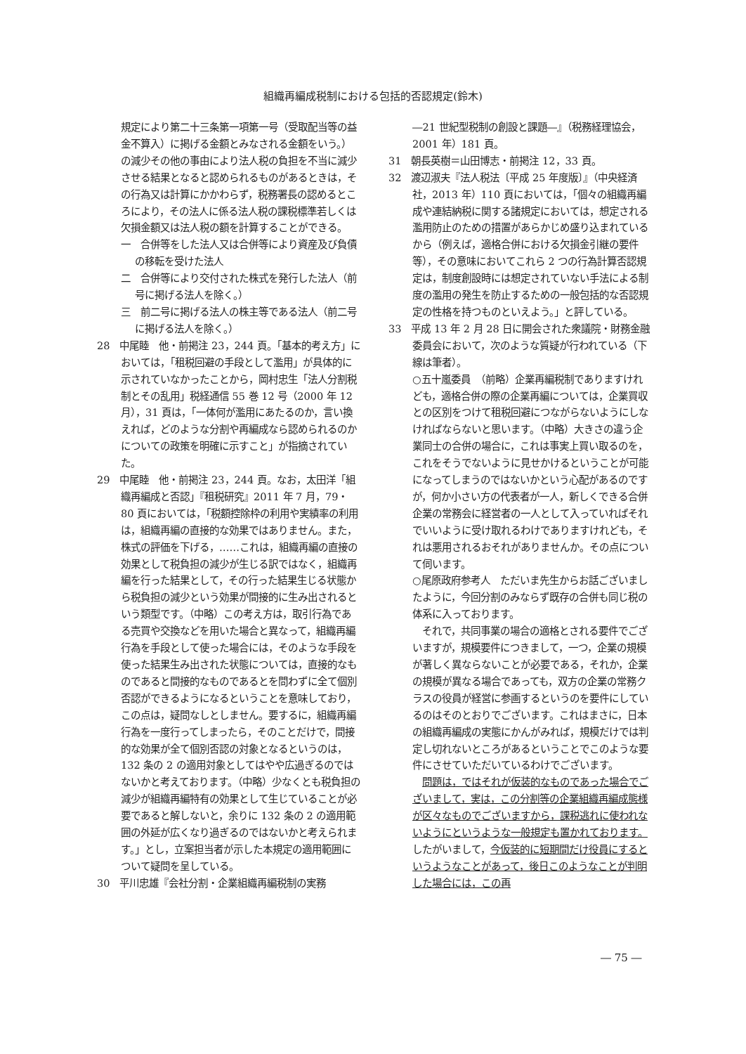組織再編成税制における包括的否認規定(鈴木)
規定により第二十三条第一項第一号（受取配当等の益金不算入）に掲げる金額とみなされる金額をいう。）の減少その他の事由により法人税の負担を不当に減少させる結果となると認められるものがあるときは，その行為又は計算にかかわらず，税務署長の認めるところにより，その法人に係る法人税の課税標準若しくは欠損金額又は法人税の額を計算することができる。
一　合併等をした法人又は合併等により資産及び負債の移転を受けた法人
二　合併等により交付された株式を発行した法人（前号に掲げる法人を除く。）
三　前二号に掲げる法人の株主等である法人（前二号に掲げる法人を除く。）
28　中尾睦　他・前掲注 23，244 頁。「基本的考え方」においては，「租税回避の手段として濫用」が具体的に示されていなかったことから，岡村忠生「法人分割税制とその乱用」税経通信 55 巻 12 号（2000 年 12 月），31 頁は，「一体何が濫用にあたるのか，言い換えれば，どのような分割や再編成なら認められるのかについての政策を明確に示すこと」が指摘されていた。
29　中尾睦　他・前掲注 23，244 頁。なお，太田洋「組織再編成と否認」『租税研究』2011 年 7 月，79・80 頁においては，「税額控除枠の利用や実績率の利用は，組織再編の直接的な効果ではありません。また，株式の評価を下げる，……これは，組織再編の直接の効果として税負担の減少が生じる訳ではなく，組織再編を行った結果として，その行った結果生じる状態から税負担の減少という効果が間接的に生み出されるという類型です。（中略）この考え方は，取引行為である売買や交換などを用いた場合と異なって，組織再編行為を手段として使った場合には，そのような手段を使った結果生み出された状態については，直接的なものであると間接的なものであるとを問わずに全て個別否認ができるようになるということを意味しており，この点は，疑問なしとしません。要するに，組織再編行為を一度行ってしまったら，そのことだけで，間接的な効果が全て個別否認の対象となるというのは，132 条の 2 の適用対象としてはやや広過ぎるのではないかと考えております。（中略）少なくとも税負担の減少が組織再編特有の効果として生じていることが必要であると解しないと，余りに 132 条の 2 の適用範囲の外延が広くなり過ぎるのではないかと考えられます。」とし，立案担当者が示した本規定の適用範囲について疑問を呈している。
30　平川忠雄『会社分割・企業組織再編税制の実務
―21 世紀型税制の創設と課題―』（税務経理協会，2001 年）181 頁。
31　朝長英樹＝山田博志・前掲注 12，33 頁。
32　渡辺淑夫『法人税法〔平成 25 年度版〕』（中央経済社，2013 年）110 頁においては，「個々の組織再編成や連結納税に関する諸規定においては，想定される濫用防止のための措置があらかじめ盛り込まれているから（例えば，適格合併における欠損金引継の要件等），その意味においてこれら 2 つの行為計算否認規定は，制度創設時には想定されていない手法による制度の濫用の発生を防止するための一般包括的な否認規定の性格を持つものといえよう。」と評している。
33　平成 13 年 2 月 28 日に開会された衆議院・財務金融委員会において，次のような質疑が行われている（下線は筆者）。
○五十嵐委員　（前略）企業再編税制でありますけれども，適格合併の際の企業再編については，企業買収との区別をつけて租税回避につながらないようにしなければならないと思います。（中略）大きさの違う企業同士の合併の場合に，これは事実上買い取るのを，これをそうでないように見せかけるということが可能になってしまうのではないかという心配があるのですが，何か小さい方の代表者が一人，新しくできる合併企業の常務会に経営者の一人として入っていればそれでいいように受け取れるわけでありますけれども，それは悪用されるおそれがありませんか。その点について伺います。
○尾原政府参考人　ただいま先生からお話ございましたように，今回分割のみならず既存の合併も同じ税の体系に入っております。
　それで，共同事業の場合の適格とされる要件でございますが，規模要件につきまして，一つ，企業の規模が著しく異ならないことが必要である，それか，企業の規模が異なる場合であっても，双方の企業の常務クラスの役員が経営に参画するというのを要件にしているのはそのとおりでございます。これはまさに，日本の組織再編成の実態にかんがみれば，規模だけでは判定し切れないところがあるということでこのような要件にさせていただいているわけでございます。
　問題は，ではそれが仮装的なものであった場合でございまして，実は，この分割等の企業組織再編成態様が区々なものでございますから，課税逃れに使われないようにというような一般規定も置かれております。したがいまして，今仮装的に短期間だけ役員にするというようなことがあって，後日このようなことが判明した場合には，この再
― 75 ―